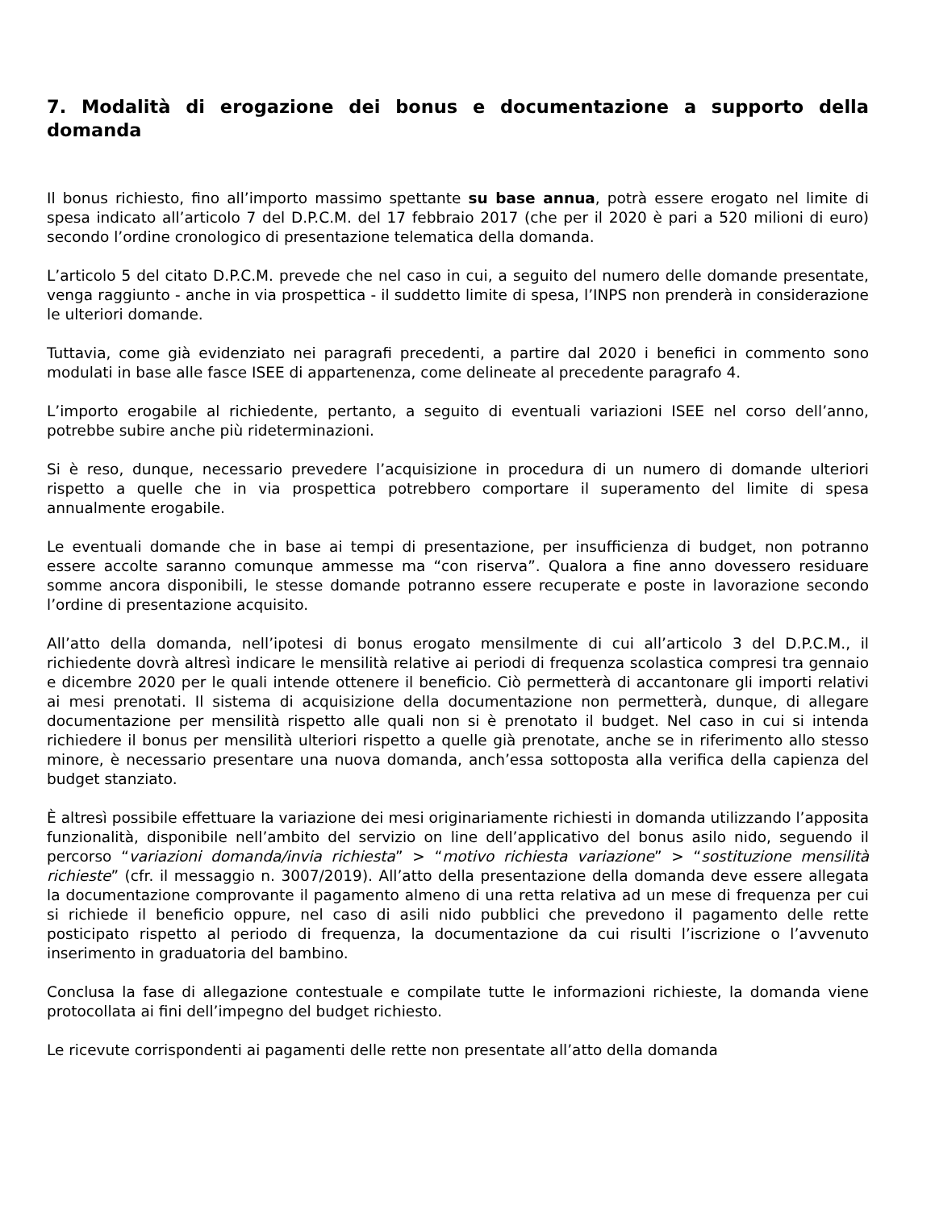7. Modalità di erogazione dei bonus e documentazione a supporto della domanda
Il bonus richiesto, fino all’importo massimo spettante su base annua, potrà essere erogato nel limite di spesa indicato all’articolo 7 del D.P.C.M. del 17 febbraio 2017 (che per il 2020 è pari a 520 milioni di euro) secondo l’ordine cronologico di presentazione telematica della domanda.
L’articolo 5 del citato D.P.C.M. prevede che nel caso in cui, a seguito del numero delle domande presentate, venga raggiunto - anche in via prospettica - il suddetto limite di spesa, l’INPS non prenderà in considerazione le ulteriori domande.
Tuttavia, come già evidenziato nei paragrafi precedenti, a partire dal 2020 i benefici in commento sono modulati in base alle fasce ISEE di appartenenza, come delineate al precedente paragrafo 4.
L’importo erogabile al richiedente, pertanto, a seguito di eventuali variazioni ISEE nel corso dell’anno, potrebbe subire anche più rideterminazioni.
Si è reso, dunque, necessario prevedere l’acquisizione in procedura di un numero di domande ulteriori rispetto a quelle che in via prospettica potrebbero comportare il superamento del limite di spesa annualmente erogabile.
Le eventuali domande che in base ai tempi di presentazione, per insufficienza di budget, non potranno essere accolte saranno comunque ammesse ma “con riserva”. Qualora a fine anno dovessero residuare somme ancora disponibili, le stesse domande potranno essere recuperate e poste in lavorazione secondo l’ordine di presentazione acquisito.
All’atto della domanda, nell’ipotesi di bonus erogato mensilmente di cui all’articolo 3 del D.P.C.M., il richiedente dovrà altresì indicare le mensilità relative ai periodi di frequenza scolastica compresi tra gennaio e dicembre 2020 per le quali intende ottenere il beneficio. Ciò permetterà di accantonare gli importi relativi ai mesi prenotati. Il sistema di acquisizione della documentazione non permetterà, dunque, di allegare documentazione per mensilità rispetto alle quali non si è prenotato il budget. Nel caso in cui si intenda richiedere il bonus per mensilità ulteriori rispetto a quelle già prenotate, anche se in riferimento allo stesso minore, è necessario presentare una nuova domanda, anch’essa sottoposta alla verifica della capienza del budget stanziato.
È altresì possibile effettuare la variazione dei mesi originariamente richiesti in domanda utilizzando l’apposita funzionalità, disponibile nell’ambito del servizio on line dell’applicativo del bonus asilo nido, seguendo il percorso “variazioni domanda/invia richiesta” > “motivo richiesta variazione” > “sostituzione mensilità richieste” (cfr. il messaggio n. 3007/2019). All’atto della presentazione della domanda deve essere allegata la documentazione comprovante il pagamento almeno di una retta relativa ad un mese di frequenza per cui si richiede il beneficio oppure, nel caso di asili nido pubblici che prevedono il pagamento delle rette posticipato rispetto al periodo di frequenza, la documentazione da cui risulti l’iscrizione o l’avvenuto inserimento in graduatoria del bambino.
Conclusa la fase di allegazione contestuale e compilate tutte le informazioni richieste, la domanda viene protocollata ai fini dell’impegno del budget richiesto.
Le ricevute corrispondenti ai pagamenti delle rette non presentate all’atto della domanda